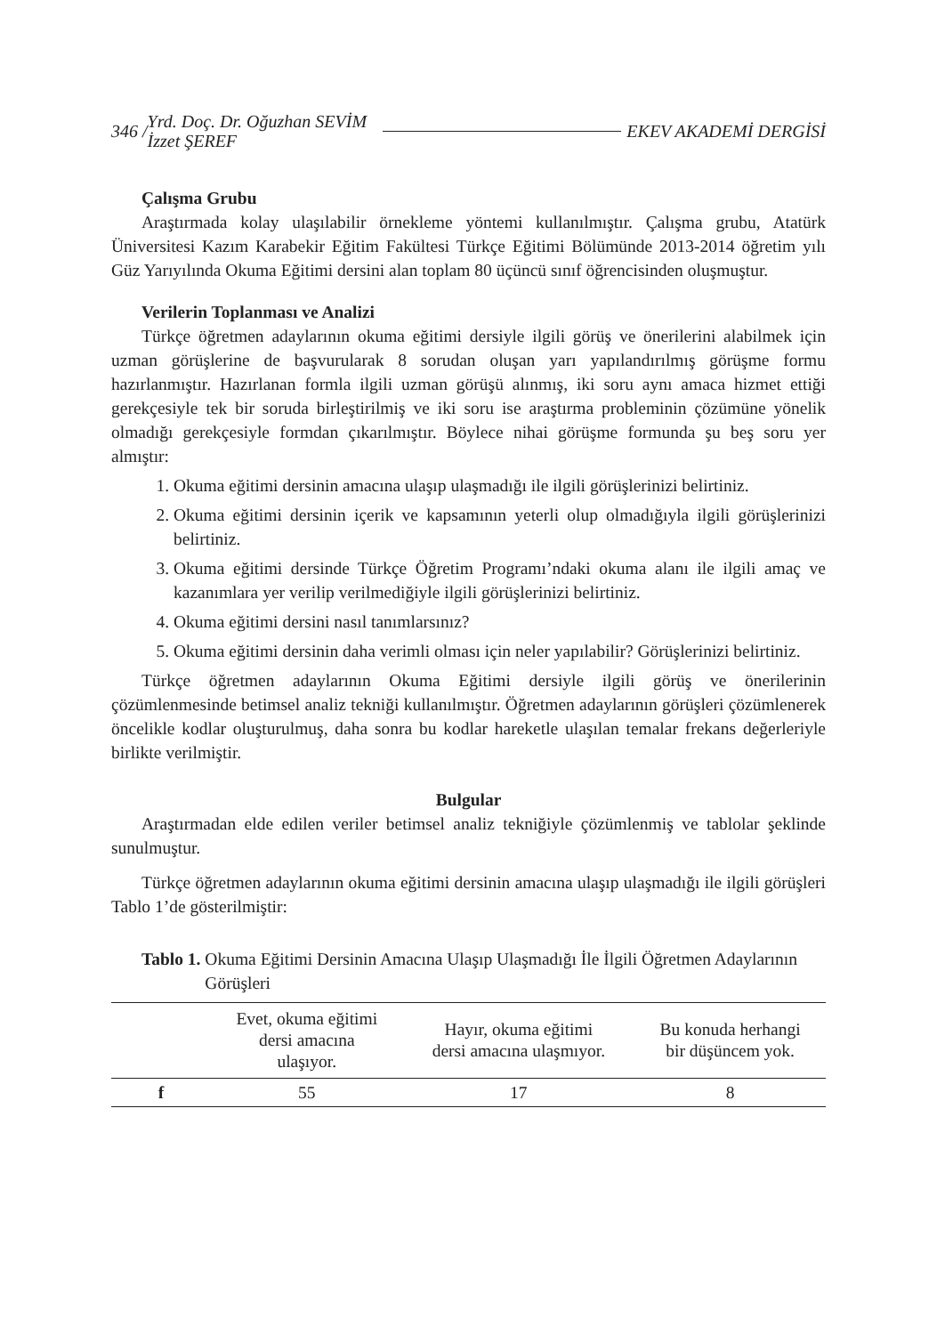346 / Yrd. Doç. Dr. Oğuzhan SEVİM
İzzet ŞEREF EKEV AKADEMİ DERGİSİ
Çalışma Grubu
Araştırmada kolay ulaşılabilir örnekleme yöntemi kullanılmıştır. Çalışma grubu, Atatürk Üniversitesi Kazım Karabekir Eğitim Fakültesi Türkçe Eğitimi Bölümünde 2013-2014 öğretim yılı Güz Yarıyılında Okuma Eğitimi dersini alan toplam 80 üçüncü sınıf öğrencisinden oluşmuştur.
Verilerin Toplanması ve Analizi
Türkçe öğretmen adaylarının okuma eğitimi dersiyle ilgili görüş ve önerilerini alabilmek için uzman görüşlerine de başvurularak 8 sorudan oluşan yarı yapılandırılmış görüşme formu hazırlanmıştır. Hazırlanan formla ilgili uzman görüşü alınmış, iki soru aynı amaca hizmet ettiği gerekçesiyle tek bir soruda birleştirilmiş ve iki soru ise araştırma probleminin çözümüne yönelik olmadığı gerekçesiyle formdan çıkarılmıştır. Böylece nihai görüşme formunda şu beş soru yer almıştır:
1. Okuma eğitimi dersinin amacına ulaşıp ulaşmadığı ile ilgili görüşlerinizi belirtiniz.
2. Okuma eğitimi dersinin içerik ve kapsamının yeterli olup olmadığıyla ilgili görüşlerinizi belirtiniz.
3. Okuma eğitimi dersinde Türkçe Öğretim Programı’ndaki okuma alanı ile ilgili amaç ve kazanımlara yer verilip verilmediğiyle ilgili görüşlerinizi belirtiniz.
4. Okuma eğitimi dersini nasıl tanımlarsınız?
5. Okuma eğitimi dersinin daha verimli olması için neler yapılabilir? Görüşlerinizi belirtiniz.
Türkçe öğretmen adaylarının Okuma Eğitimi dersiyle ilgili görüş ve önerilerinin çözümlenmesinde betimsel analiz tekniği kullanılmıştır. Öğretmen adaylarının görüşleri çözümlenerek öncelikle kodlar oluşturulmuş, daha sonra bu kodlar hareketle ulaşılan temalar frekans değerleriyle birlikte verilmiştir.
Bulgular
Araştırmadan elde edilen veriler betimsel analiz tekniğiyle çözümlenmiş ve tablolar şeklinde sunulmuştur.
Türkçe öğretmen adaylarının okuma eğitimi dersinin amacına ulaşıp ulaşmadığı ile ilgili görüşleri Tablo 1’de gösterilmiştir:
Tablo 1. Okuma Eğitimi Dersinin Amacına Ulaşıp Ulaşmadığı İle İlgili Öğretmen Adaylarının Görüşleri
| | Evet, okuma eğitimi dersi amacına ulaşıyor. | Hayır, okuma eğitimi dersi amacına ulaşmıyor. | Bu konuda herhangi bir düşüncem yok. |
| --- | --- | --- | --- |
| f | 55 | 17 | 8 |